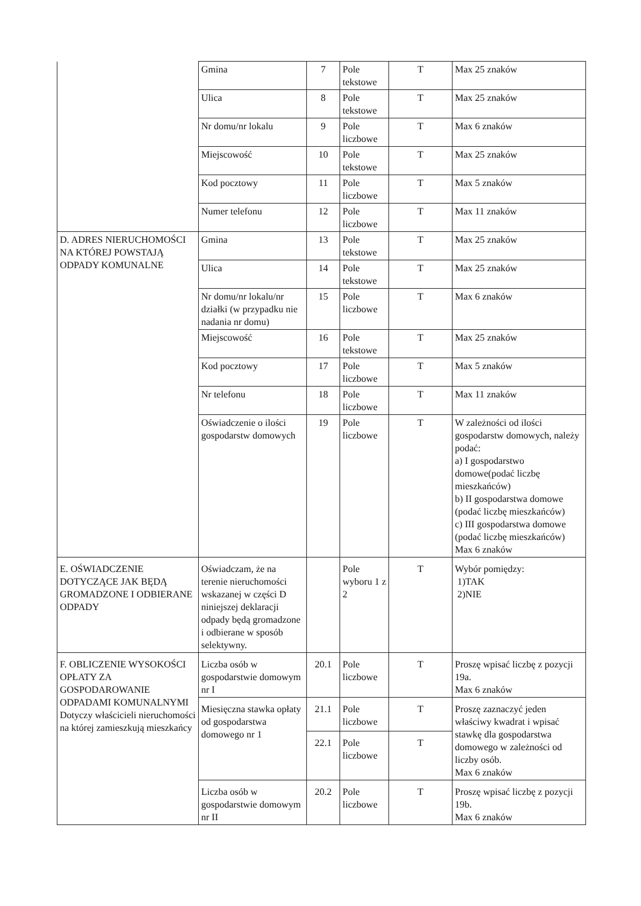| | Gmina | 7 | Pole tekstowe | T | Max 25 znaków |
| | Ulica | 8 | Pole tekstowe | T | Max 25 znaków |
| | Nr domu/nr lokalu | 9 | Pole liczbowe | T | Max 6 znaków |
| | Miejscowość | 10 | Pole tekstowe | T | Max 25 znaków |
| | Kod pocztowy | 11 | Pole liczbowe | T | Max 5 znaków |
| | Numer telefonu | 12 | Pole liczbowe | T | Max 11 znaków |
| D. ADRES NIERUCHOMOŚCI NA KTÓREJ POWSTAJĄ ODPADY KOMUNALNE | Gmina | 13 | Pole tekstowe | T | Max 25 znaków |
| | Ulica | 14 | Pole tekstowe | T | Max 25 znaków |
| | Nr domu/nr lokalu/nr działki (w przypadku nie nadania nr domu) | 15 | Pole liczbowe | T | Max 6 znaków |
| | Miejscowość | 16 | Pole tekstowe | T | Max 25 znaków |
| | Kod pocztowy | 17 | Pole liczbowe | T | Max 5 znaków |
| | Nr telefonu | 18 | Pole liczbowe | T | Max 11 znaków |
| | Oświadczenie o ilości gospodarstw domowych | 19 | Pole liczbowe | T | W zależności od ilości gospodarstw domowych, należy podać: a) I gospodarstwo domowe(podać liczbę mieszkańców) b) II gospodarstwa domowe (podać liczbę mieszkańców) c) III gospodarstwa domowe (podać liczbę mieszkańców) Max 6 znaków |
| E. OŚWIADCZENIE DOTYCZĄCE JAK BĘDĄ GROMADZONE I ODBIERANE ODPADY | Oświadczam, że na terenie nieruchomości wskazanej w części D niniejszej deklaracji odpady będą gromadzone i odbierane w sposób selektywny. | | Pole wyboru 1 z 2 | T | Wybór pomiędzy: 1)TAK 2)NIE |
| F. OBLICZENIE WYSOKOŚCI OPŁATY ZA GOSPODAROWANIE ODPADAMI KOMUNALNYMI Dotyczy właścicieli nieruchomości na której zamieszkują mieszkańcy | Liczba osób w gospodarstwie domowym nr I | 20.1 | Pole liczbowe | T | Proszę wpisać liczbę z pozycji 19a. Max 6 znaków |
| | Miesięczna stawka opłaty od gospodarstwa domowego nr 1 | 21.1 | Pole liczbowe | T | Proszę zaznaczyć jeden właściwy kwadrat i wpisać stawkę dla gospodarstwa domowego w zależności od liczby osób. Max 6 znaków |
| | | 22.1 | Pole liczbowe | T | |
| | Liczba osób w gospodarstwie domowym nr II | 20.2 | Pole liczbowe | T | Proszę wpisać liczbę z pozycji 19b. Max 6 znaków |